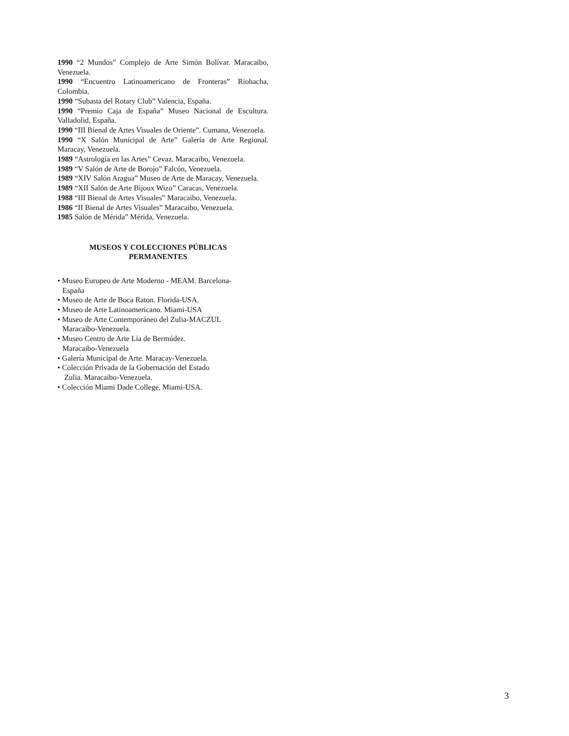1990 “2 Mundos” Complejo de Arte Simón Bolívar. Maracaibo, Venezuela.
1990 “Encuentro Latinoamericano de Fronteras” Riohacha, Colombia.
1990 “Subasta del Rotary Club” Valencia, España.
1990 “Premio Caja de España” Museo Nacional de Escultura. Valladolid, España.
1990 “III Bienal de Artes Visuales de Oriente”. Cumana, Venezuela.
1990 “X Salón Municipal de Arte” Galería de Arte Regional. Maracay, Venezuela.
1989 “Astrología en las Artes” Cevaz. Maracaibo, Venezuela.
1989 “V Salón de Arte de Borojo” Falcón, Venezuela.
1989 “XIV Salón Aragua” Museo de Arte de Maracay, Venezuela.
1989 “XII Salón de Arte Bijoux Wizo” Caracas, Venezuela.
1988 “III Bienal de Artes Visuales” Maracaibo, Venezuela.
1986 “II Bienal de Artes Visuales” Maracaibo, Venezuela.
1985 Salón de Mérida” Mérida, Venezuela.
MUSEOS Y COLECCIONES PÚBLICAS
PERMANENTES
• Museo Europeo de Arte Moderno - MEAM. Barcelona-
España
• Museo de Arte de Boca Raton. Florida-USA.
• Museo de Arte Latinoamericano. Miami-USA
• Museo de Arte Contemporáneo del Zulia-MACZUL
Maracaibo-Venezuela.
• Museo Centro de Arte Lía de Bermúdez.
Maracaibo-Venezuela
• Galería Municipal de Arte. Maracay-Venezuela.
• Colección Privada de la Gobernación del Estado
Zulia. Maracaibo-Venezuela.
• Colección Miami Dade College, Miami-USA.
3